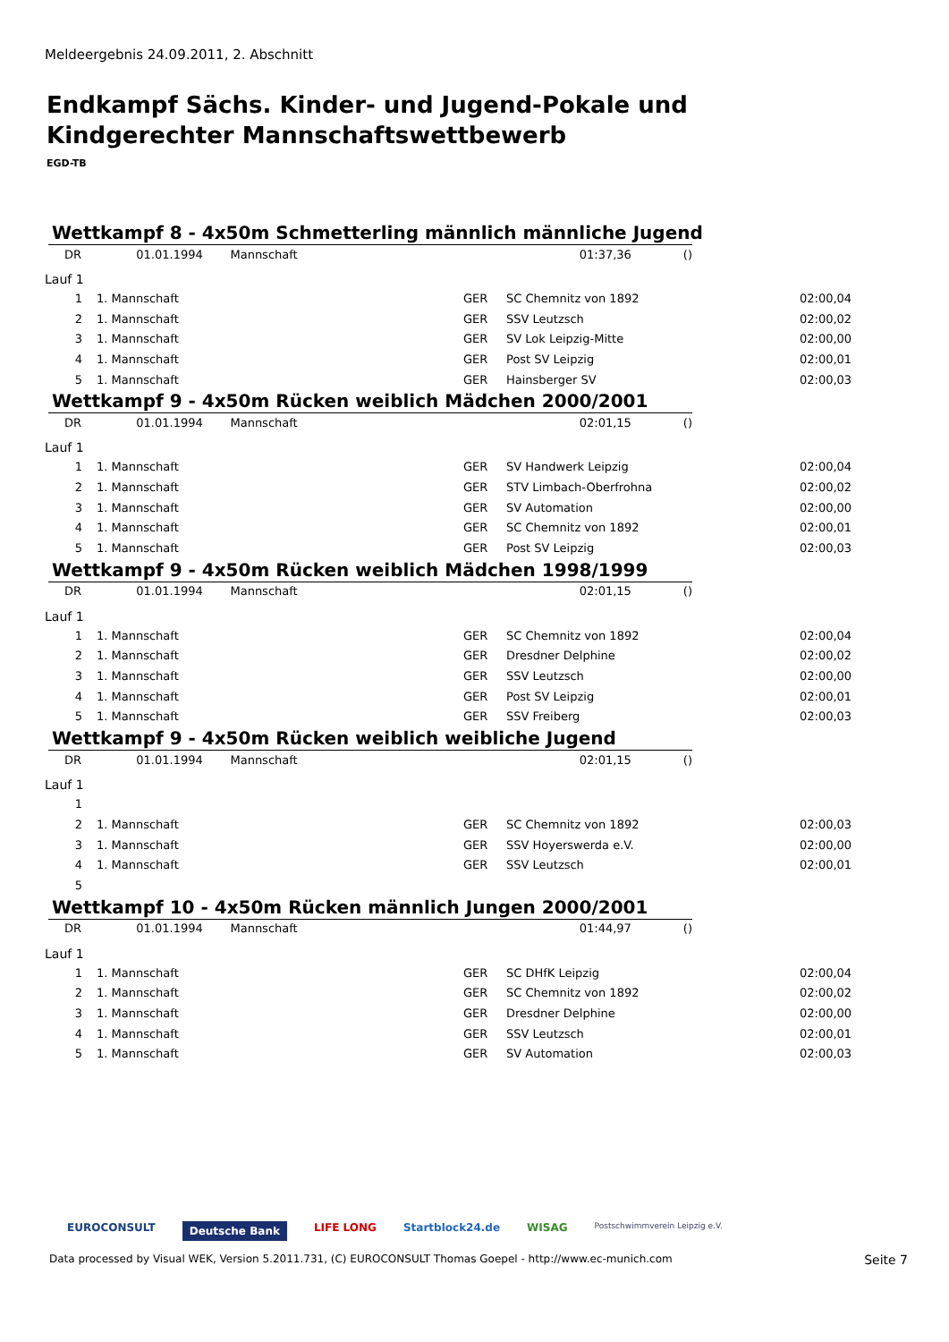Meldeergebnis 24.09.2011, 2. Abschnitt
Endkampf Sächs. Kinder- und Jugend-Pokale und
Kindgerechter Mannschaftswettbewerb
EGD-TB
Wettkampf 8 - 4x50m Schmetterling männlich männliche Jugend
| DR | 01.01.1994 | Mannschaft | 01:37,36 | () |
Lauf 1
| 1 | 1. Mannschaft | GER | SC Chemnitz von 1892 | 02:00,04 |
| 2 | 1. Mannschaft | GER | SSV Leutzsch | 02:00,02 |
| 3 | 1. Mannschaft | GER | SV Lok Leipzig-Mitte | 02:00,00 |
| 4 | 1. Mannschaft | GER | Post SV Leipzig | 02:00,01 |
| 5 | 1. Mannschaft | GER | Hainsberger SV | 02:00,03 |
Wettkampf 9 - 4x50m Rücken weiblich Mädchen 2000/2001
| DR | 01.01.1994 | Mannschaft | 02:01,15 | () |
Lauf 1
| 1 | 1. Mannschaft | GER | SV Handwerk Leipzig | 02:00,04 |
| 2 | 1. Mannschaft | GER | STV Limbach-Oberfrohna | 02:00,02 |
| 3 | 1. Mannschaft | GER | SV Automation | 02:00,00 |
| 4 | 1. Mannschaft | GER | SC Chemnitz von 1892 | 02:00,01 |
| 5 | 1. Mannschaft | GER | Post SV Leipzig | 02:00,03 |
Wettkampf 9 - 4x50m Rücken weiblich Mädchen 1998/1999
| DR | 01.01.1994 | Mannschaft | 02:01,15 | () |
Lauf 1
| 1 | 1. Mannschaft | GER | SC Chemnitz von 1892 | 02:00,04 |
| 2 | 1. Mannschaft | GER | Dresdner Delphine | 02:00,02 |
| 3 | 1. Mannschaft | GER | SSV Leutzsch | 02:00,00 |
| 4 | 1. Mannschaft | GER | Post SV Leipzig | 02:00,01 |
| 5 | 1. Mannschaft | GER | SSV Freiberg | 02:00,03 |
Wettkampf 9 - 4x50m Rücken weiblich weibliche Jugend
| DR | 01.01.1994 | Mannschaft | 02:01,15 | () |
Lauf 1
| 1 | | | | |
| 2 | 1. Mannschaft | GER | SC Chemnitz von 1892 | 02:00,03 |
| 3 | 1. Mannschaft | GER | SSV Hoyerswerda e.V. | 02:00,00 |
| 4 | 1. Mannschaft | GER | SSV Leutzsch | 02:00,01 |
| 5 | | | | |
Wettkampf 10 - 4x50m Rücken männlich Jungen 2000/2001
| DR | 01.01.1994 | Mannschaft | 01:44,97 | () |
Lauf 1
| 1 | 1. Mannschaft | GER | SC DHfK Leipzig | 02:00,04 |
| 2 | 1. Mannschaft | GER | SC Chemnitz von 1892 | 02:00,02 |
| 3 | 1. Mannschaft | GER | Dresdner Delphine | 02:00,00 |
| 4 | 1. Mannschaft | GER | SSV Leutzsch | 02:00,01 |
| 5 | 1. Mannschaft | GER | SV Automation | 02:00,03 |
EUROCONSULT Deutsche Bank LIFE LONG Startblock24.de WISAG Postschwimmverein Leipzig e.V.
Data processed by Visual WEK, Version 5.2011.731, (C) EUROCONSULT Thomas Goepel - http://www.ec-munich.com Seite 7